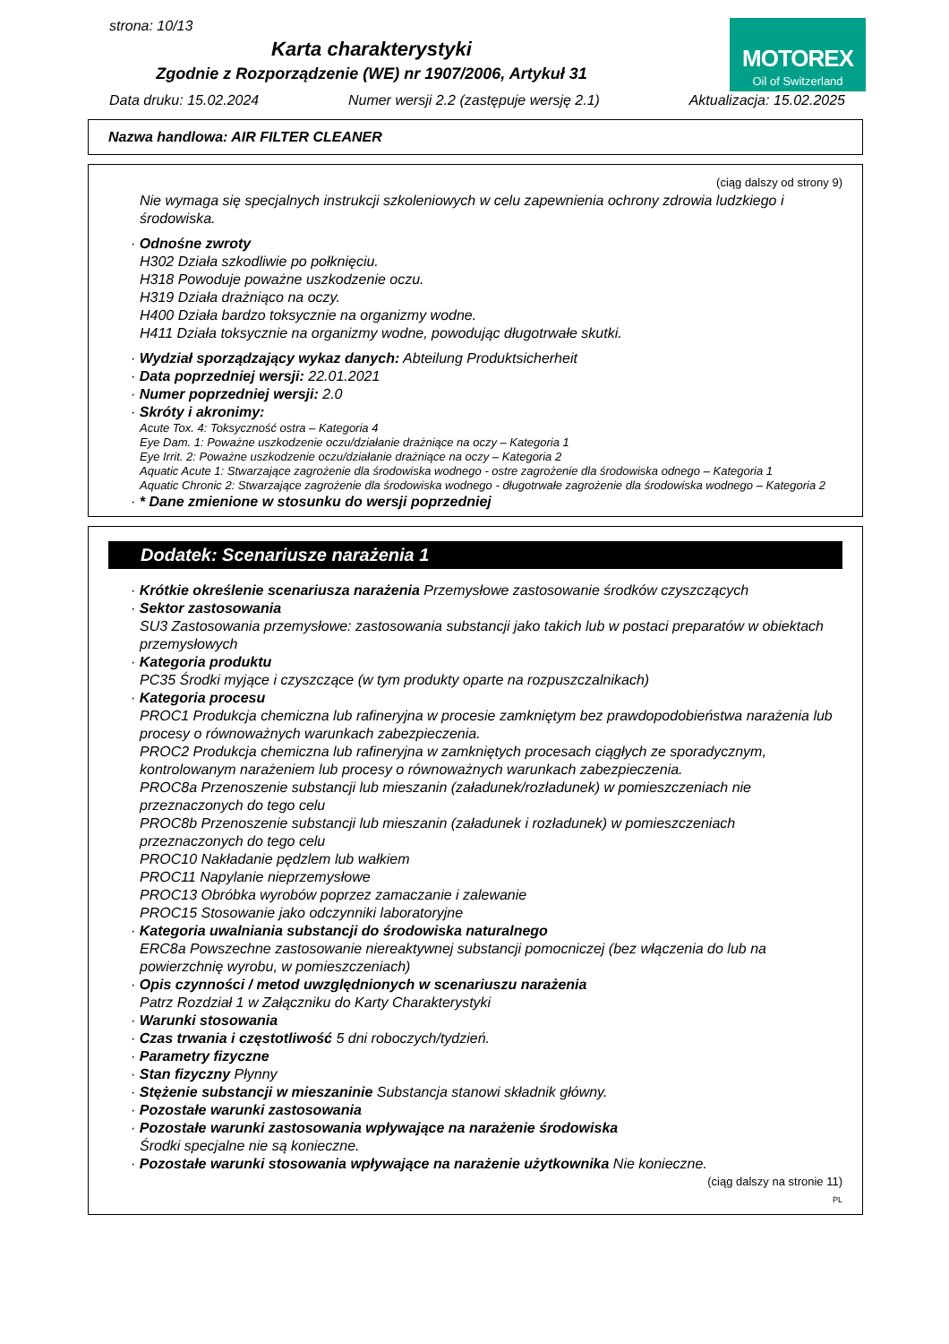strona: 10/13
Karta charakterystyki
Zgodnie z Rozporządzenie (WE) nr 1907/2006, Artykuł 31
MOTOREX
Oil of Switzerland
Data druku: 15.02.2024 Numer wersji 2.2 (zastępuje wersję 2.1) Aktualizacja: 15.02.2025
Nazwa handlowa: AIR FILTER CLEANER
(ciąg dalszy od strony 9)
Nie wymaga się specjalnych instrukcji szkoleniowych w celu zapewnienia ochrony zdrowia ludzkiego i środowiska.
· Odnośne zwroty
H302 Działa szkodliwie po połknięciu.
H318 Powoduje poważne uszkodzenie oczu.
H319 Działa drażniąco na oczy.
H400 Działa bardzo toksycznie na organizmy wodne.
H411 Działa toksycznie na organizmy wodne, powodując długotrwałe skutki.
· Wydział sporządzający wykaz danych: Abteilung Produktsicherheit
· Data poprzedniej wersji: 22.01.2021
· Numer poprzedniej wersji: 2.0
· Skróty i akronimy:
Acute Tox. 4: Toksyczność ostra – Kategoria 4
Eye Dam. 1: Poważne uszkodzenie oczu/działanie drażniące na oczy – Kategoria 1
Eye Irrit. 2: Poważne uszkodzenie oczu/działanie drażniące na oczy – Kategoria 2
Aquatic Acute 1: Stwarzające zagrożenie dla środowiska wodnego - ostre zagrożenie dla środowiska odnego – Kategoria 1
Aquatic Chronic 2: Stwarzające zagrożenie dla środowiska wodnego - długotrwałe zagrożenie dla środowiska wodnego – Kategoria 2
· * Dane zmienione w stosunku do wersji poprzedniej
Dodatek: Scenariusze narażenia 1
· Krótkie określenie scenariusza narażenia Przemysłowe zastosowanie środków czyszczących
· Sektor zastosowania
SU3 Zastosowania przemysłowe: zastosowania substancji jako takich lub w postaci preparatów w obiektach przemysłowych
· Kategoria produktu
PC35 Środki myjące i czyszczące (w tym produkty oparte na rozpuszczalnikach)
· Kategoria procesu
PROC1 Produkcja chemiczna lub rafineryjna w procesie zamkniętym bez prawdopodobieństwa narażenia lub procesy o równoważnych warunkach zabezpieczenia.
PROC2 Produkcja chemiczna lub rafineryjna w zamkniętych procesach ciągłych ze sporadycznym, kontrolowanym narażeniem lub procesy o równoważnych warunkach zabezpieczenia.
PROC8a Przenoszenie substancji lub mieszanin (załadunek/rozładunek) w pomieszczeniach nie przeznaczonych do tego celu
PROC8b Przenoszenie substancji lub mieszanin (załadunek i rozładunek) w pomieszczeniach przeznaczonych do tego celu
PROC10 Nakładanie pędzlem lub wałkiem
PROC11 Napylanie nieprzemysłowe
PROC13 Obróbka wyrobów poprzez zamaczanie i zalewanie
PROC15 Stosowanie jako odczynniki laboratoryjne
· Kategoria uwalniania substancji do środowiska naturalnego
ERC8a Powszechne zastosowanie niereaktywnej substancji pomocniczej (bez włączenia do lub na powierzchnię wyrobu, w pomieszczeniach)
· Opis czynności / metod uwzględnionych w scenariuszu narażenia
Patrz Rozdział 1 w Załączniku do Karty Charakterystyki
· Warunki stosowania
· Czas trwania i częstotliwość 5 dni roboczych/tydzień.
· Parametry fizyczne
· Stan fizyczny Płynny
· Stężenie substancji w mieszaninie Substancja stanowi składnik główny.
· Pozostałe warunki zastosowania
· Pozostałe warunki zastosowania wpływające na narażenie środowiska
Środki specjalne nie są konieczne.
· Pozostałe warunki stosowania wpływające na narażenie użytkownika Nie konieczne.
(ciąg dalszy na stronie 11)
PL